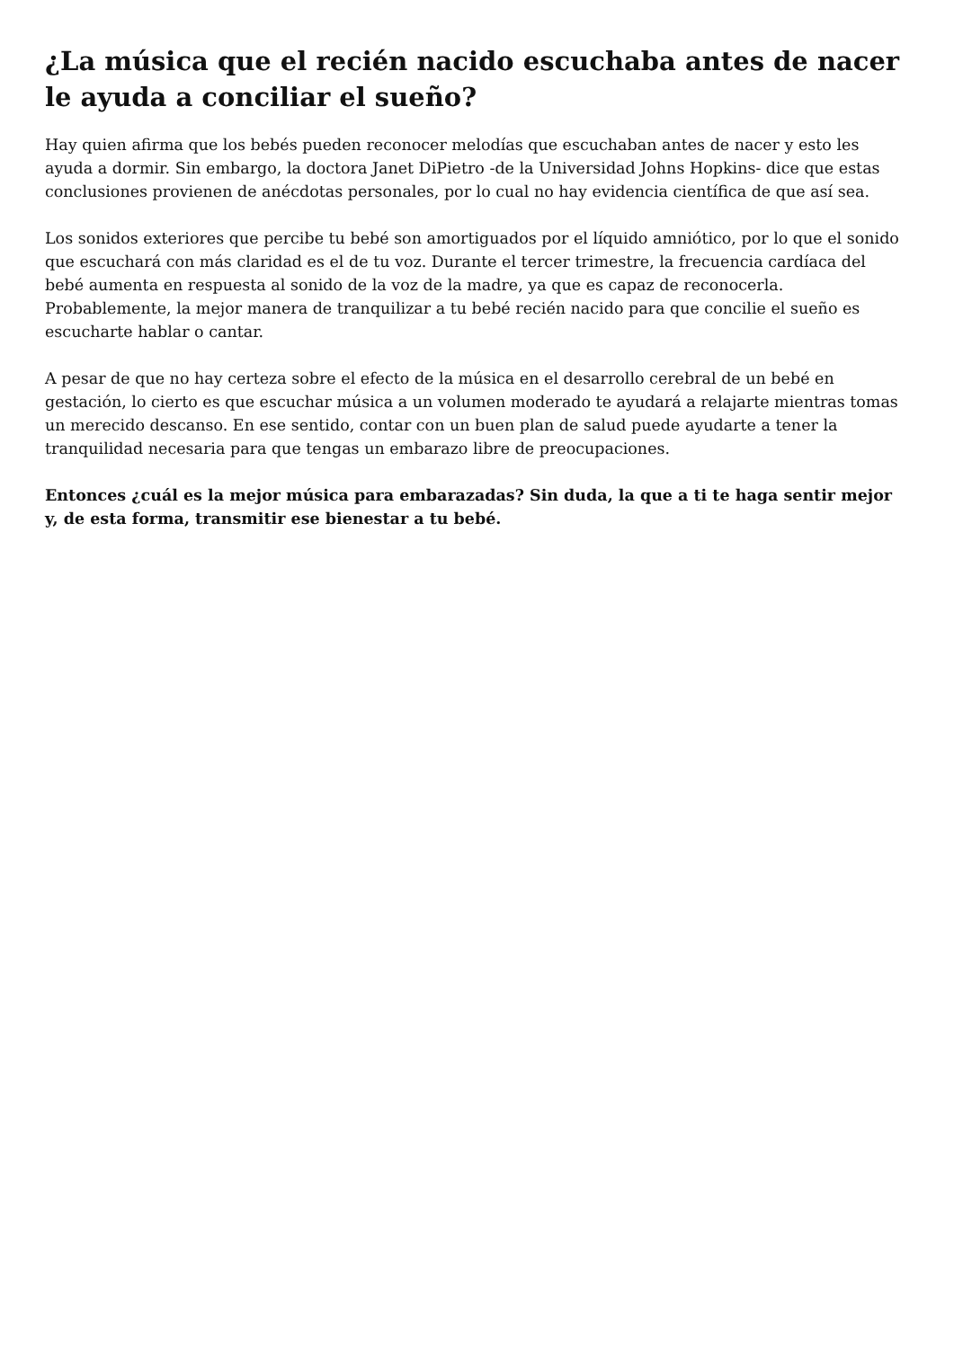¿La música que el recién nacido escuchaba antes de nacer le ayuda a conciliar el sueño?
Hay quien afirma que los bebés pueden reconocer melodías que escuchaban antes de nacer y esto les ayuda a dormir. Sin embargo, la doctora Janet DiPietro -de la Universidad Johns Hopkins- dice que estas conclusiones provienen de anécdotas personales, por lo cual no hay evidencia científica de que así sea.
Los sonidos exteriores que percibe tu bebé son amortiguados por el líquido amniótico, por lo que el sonido que escuchará con más claridad es el de tu voz. Durante el tercer trimestre, la frecuencia cardíaca del bebé aumenta en respuesta al sonido de la voz de la madre, ya que es capaz de reconocerla. Probablemente, la mejor manera de tranquilizar a tu bebé recién nacido para que concilie el sueño es escucharte hablar o cantar.
A pesar de que no hay certeza sobre el efecto de la música en el desarrollo cerebral de un bebé en gestación, lo cierto es que escuchar música a un volumen moderado te ayudará a relajarte mientras tomas un merecido descanso. En ese sentido, contar con un buen plan de salud puede ayudarte a tener la tranquilidad necesaria para que tengas un embarazo libre de preocupaciones.
Entonces ¿cuál es la mejor música para embarazadas? Sin duda, la que a ti te haga sentir mejor y, de esta forma, transmitir ese bienestar a tu bebé.